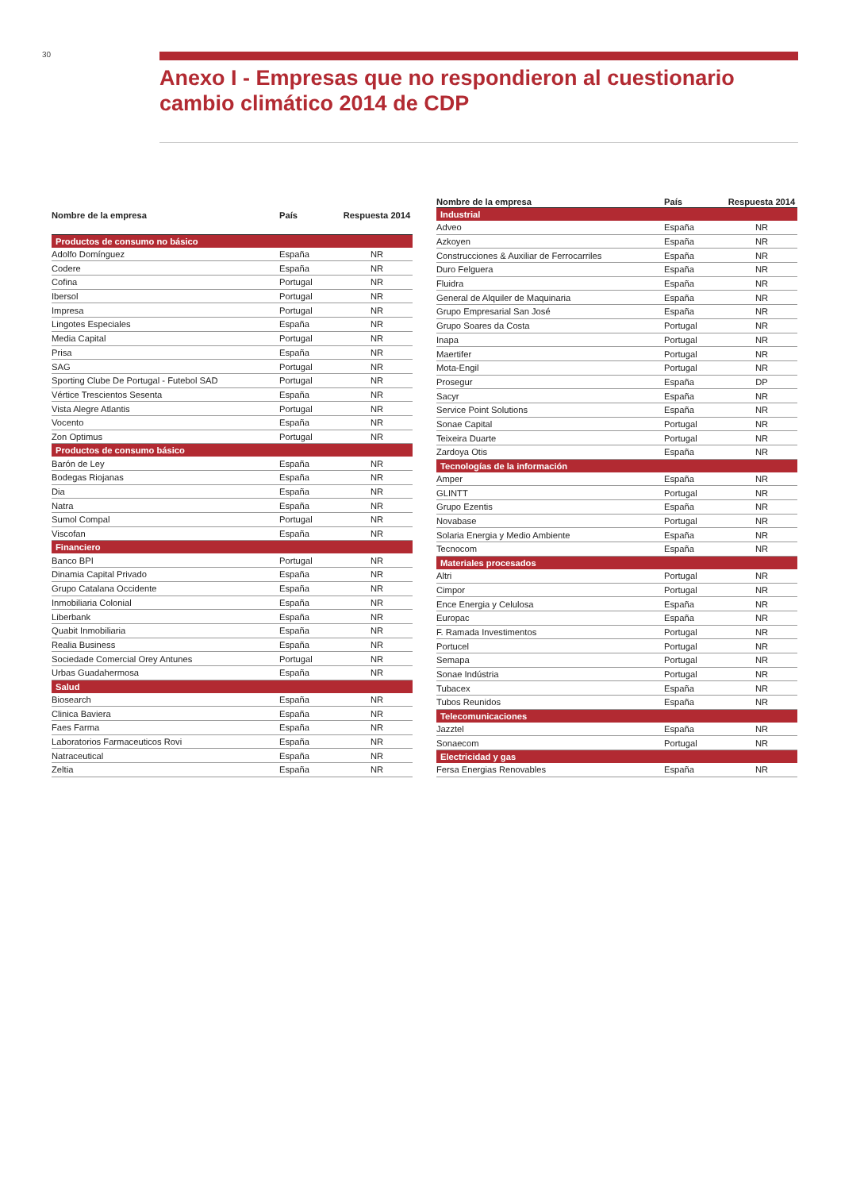30
Anexo I - Empresas que no respondieron al cuestionario cambio climático 2014 de CDP
| Nombre de la empresa | País | Respuesta 2014 |
| --- | --- | --- |
| Productos de consumo no básico | | |
| Adolfo Domínguez | España | NR |
| Codere | España | NR |
| Cofina | Portugal | NR |
| Ibersol | Portugal | NR |
| Impresa | Portugal | NR |
| Lingotes Especiales | España | NR |
| Media Capital | Portugal | NR |
| Prisa | España | NR |
| SAG | Portugal | NR |
| Sporting Clube De Portugal - Futebol SAD | Portugal | NR |
| Vértice Trescientos Sesenta | España | NR |
| Vista Alegre Atlantis | Portugal | NR |
| Vocento | España | NR |
| Zon Optimus | Portugal | NR |
| Productos de consumo básico | | |
| Barón de Ley | España | NR |
| Bodegas Riojanas | España | NR |
| Dia | España | NR |
| Natra | España | NR |
| Sumol Compal | Portugal | NR |
| Viscofan | España | NR |
| Financiero | | |
| Banco BPI | Portugal | NR |
| Dinamia Capital Privado | España | NR |
| Grupo Catalana Occidente | España | NR |
| Inmobiliaria Colonial | España | NR |
| Liberbank | España | NR |
| Quabit Inmobiliaria | España | NR |
| Realia Business | España | NR |
| Sociedade Comercial Orey Antunes | Portugal | NR |
| Urbas Guadahermosa | España | NR |
| Salud | | |
| Biosearch | España | NR |
| Clinica Baviera | España | NR |
| Faes Farma | España | NR |
| Laboratorios Farmaceuticos Rovi | España | NR |
| Natraceutical | España | NR |
| Zeltia | España | NR |
| Nombre de la empresa | País | Respuesta 2014 |
| --- | --- | --- |
| Industrial | | |
| Adveo | España | NR |
| Azkoyen | España | NR |
| Construcciones & Auxiliar de Ferrocarriles | España | NR |
| Duro Felguera | España | NR |
| Fluidra | España | NR |
| General de Alquiler de Maquinaria | España | NR |
| Grupo Empresarial San José | España | NR |
| Grupo Soares da Costa | Portugal | NR |
| Inapa | Portugal | NR |
| Maertifer | Portugal | NR |
| Mota-Engil | Portugal | NR |
| Prosegur | España | DP |
| Sacyr | España | NR |
| Service Point Solutions | España | NR |
| Sonae Capital | Portugal | NR |
| Teixeira Duarte | Portugal | NR |
| Zardoya Otis | España | NR |
| Tecnologías de la información | | |
| Amper | España | NR |
| GLINTT | Portugal | NR |
| Grupo Ezentis | España | NR |
| Novabase | Portugal | NR |
| Solaria Energia y Medio Ambiente | España | NR |
| Tecnocom | España | NR |
| Materiales procesados | | |
| Altri | Portugal | NR |
| Cimpor | Portugal | NR |
| Ence Energia y Celulosa | España | NR |
| Europac | España | NR |
| F. Ramada Investimentos | Portugal | NR |
| Portucel | Portugal | NR |
| Semapa | Portugal | NR |
| Sonae Indústria | Portugal | NR |
| Tubacex | España | NR |
| Tubos Reunidos | España | NR |
| Telecomunicaciones | | |
| Jazztel | España | NR |
| Sonaecom | Portugal | NR |
| Electricidad y gas | | |
| Fersa Energias Renovables | España | NR |